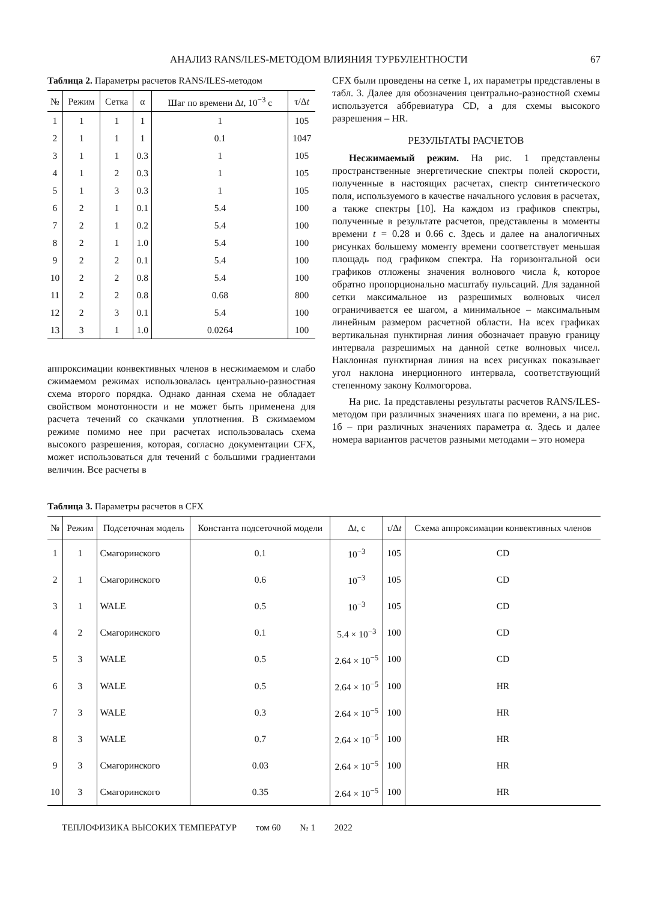АНАЛИЗ RANS/ILES-МЕТОДОМ ВЛИЯНИЯ ТУРБУЛЕНТНОСТИ 67
Таблица 2. Параметры расчетов RANS/ILES-методом
| № | Режим | Сетка | α | Шаг по времени Δ t , 10<sup>−3</sup> с | τ/Δ t |
| --- | --- | --- | --- | --- | --- |
| 1 | 1 | 1 | 1 | 1 | 105 |
| 2 | 1 | 1 | 1 | 0.1 | 1047 |
| 3 | 1 | 1 | 0.3 | 1 | 105 |
| 4 | 1 | 2 | 0.3 | 1 | 105 |
| 5 | 1 | 3 | 0.3 | 1 | 105 |
| 6 | 2 | 1 | 0.1 | 5.4 | 100 |
| 7 | 2 | 1 | 0.2 | 5.4 | 100 |
| 8 | 2 | 1 | 1.0 | 5.4 | 100 |
| 9 | 2 | 2 | 0.1 | 5.4 | 100 |
| 10 | 2 | 2 | 0.8 | 5.4 | 100 |
| 11 | 2 | 2 | 0.8 | 0.68 | 800 |
| 12 | 2 | 3 | 0.1 | 5.4 | 100 |
| 13 | 3 | 1 | 1.0 | 0.0264 | 100 |
аппроксимации конвективных членов в несжимаемом и слабо сжимаемом режимах использовалась центрально-разностная схема второго порядка. Однако данная схема не обладает свойством монотонности и не может быть применена для расчета течений со скачками уплотнения. В сжимаемом режиме помимо нее при расчетах использовалась схема высокого разрешения, которая, согласно документации CFX, может использоваться для течений с большими градиентами величин. Все расчеты в
CFX были проведены на сетке 1, их параметры представлены в табл. 3. Далее для обозначения центрально-разностной схемы используется аббревиатура CD, а для схемы высокого разрешения – HR.
РЕЗУЛЬТАТЫ РАСЧЕТОВ
Несжимаемый режим. На рис. 1 представлены пространственные энергетические спектры полей скорости, полученные в настоящих расчетах, спектр синтетического поля, используемого в качестве начального условия в расчетах, а также спектры [10]. На каждом из графиков спектры, полученные в результате расчетов, представлены в моменты времени t = 0.28 и 0.66 с. Здесь и далее на аналогичных рисунках большему моменту времени соответствует меньшая площадь под графиком спектра. На горизонтальной оси графиков отложены значения волнового числа k, которое обратно пропорционально масштабу пульсаций. Для заданной сетки максимальное из разрешимых волновых чисел ограничивается ее шагом, а минимальное – максимальным линейным размером расчетной области. На всех графиках вертикальная пунктирная линия обозначает правую границу интервала разрешимых на данной сетке волновых чисел. Наклонная пунктирная линия на всех рисунках показывает угол наклона инерционного интервала, соответствующий степенному закону Колмогорова.
На рис. 1а представлены результаты расчетов RANS/ILES-методом при различных значениях шага по времени, а на рис. 1б – при различных значениях параметра α. Здесь и далее номера вариантов расчетов разными методами – это номера
Таблица 3. Параметры расчетов в CFX
| № | Режим | Подсеточная модель | Константа подсеточной модели | Δ t , с | τ/Δ t | Схема аппроксимации конвективных членов |
| --- | --- | --- | --- | --- | --- | --- |
| 1 | 1 | Смагоринского | 0.1 | 10<sup>−3</sup> | 105 | CD |
| 2 | 1 | Смагоринского | 0.6 | 10<sup>−3</sup> | 105 | CD |
| 3 | 1 | WALE | 0.5 | 10<sup>−3</sup> | 105 | CD |
| 4 | 2 | Смагоринского | 0.1 | 5.4 × 10<sup>−3</sup> | 100 | CD |
| 5 | 3 | WALE | 0.5 | 2.64 × 10<sup>−5</sup> | 100 | CD |
| 6 | 3 | WALE | 0.5 | 2.64 × 10<sup>−5</sup> | 100 | HR |
| 7 | 3 | WALE | 0.3 | 2.64 × 10<sup>−5</sup> | 100 | HR |
| 8 | 3 | WALE | 0.7 | 2.64 × 10<sup>−5</sup> | 100 | HR |
| 9 | 3 | Смагоринского | 0.03 | 2.64 × 10<sup>−5</sup> | 100 | HR |
| 10 | 3 | Смагоринского | 0.35 | 2.64 × 10<sup>−5</sup> | 100 | HR |
ТЕПЛОФИЗИКА ВЫСОКИХ ТЕМПЕРАТУР том 60 № 1 2022